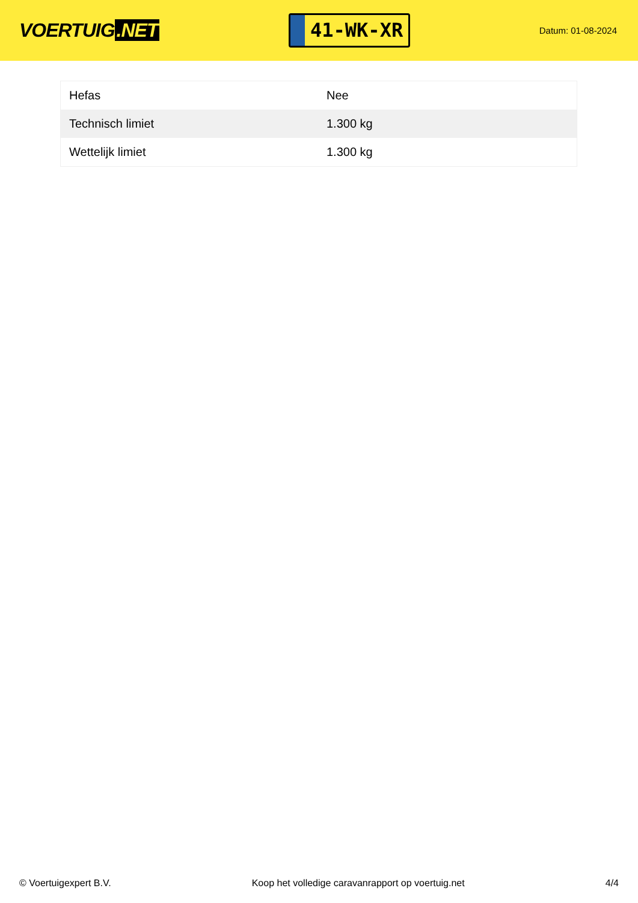VOERTUIG.NET
41-WK-XR
Datum: 01-08-2024
| Hefas | Nee |
| Technisch limiet | 1.300 kg |
| Wettelijk limiet | 1.300 kg |
© Voertuigexpert B.V. Koop het volledige caravanrapport op voertuig.net 4/4